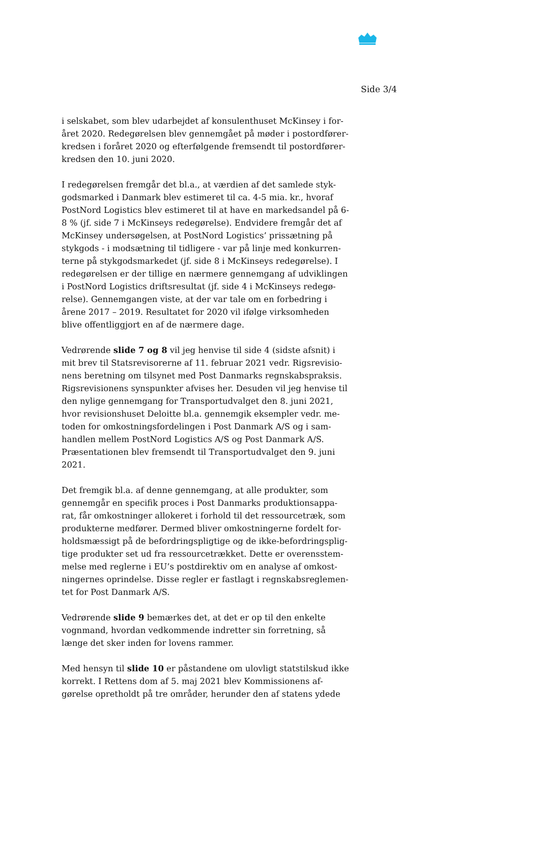Side 3/4
i selskabet, som blev udarbejdet af konsulenthuset McKinsey i for-året 2020. Redegørelsen blev gennemgået på møder i postordfører-kredsen i foråret 2020 og efterfølgende fremsendt til postordfører-kredsen den 10. juni 2020.
I redegørelsen fremgår det bl.a., at værdien af det samlede styk-godsmarked i Danmark blev estimeret til ca. 4-5 mia. kr., hvoraf PostNord Logistics blev estimeret til at have en markedsandel på 6-8 % (jf. side 7 i McKinseys redegørelse). Endvidere fremgår det af McKinsey undersøgelsen, at PostNord Logistics’ prissætning på stykgods - i modsætning til tidligere - var på linje med konkurren-terne på stykgodsmarkedet (jf. side 8 i McKinseys redegørelse). I redegørelsen er der tillige en nærmere gennemgang af udviklingen i PostNord Logistics driftsresultat (jf. side 4 i McKinseys redegø-relse). Gennemgangen viste, at der var tale om en forbedring i årene 2017 – 2019. Resultatet for 2020 vil ifølge virksomheden blive offentliggjort en af de nærmere dage.
Vedrørende slide 7 og 8 vil jeg henvise til side 4 (sidste afsnit) i mit brev til Statsrevisorerne af 11. februar 2021 vedr. Rigsrevisio-nens beretning om tilsynet med Post Danmarks regnskabspraksis. Rigsrevisionens synspunkter afvises her. Desuden vil jeg henvise til den nylige gennemgang for Transportudvalget den 8. juni 2021, hvor revisionshuset Deloitte bl.a. gennemgik eksempler vedr. me-toden for omkostningsfordelingen i Post Danmark A/S og i sam-handlen mellem PostNord Logistics A/S og Post Danmark A/S. Præsentationen blev fremsendt til Transportudvalget den 9. juni 2021.
Det fremgik bl.a. af denne gennemgang, at alle produkter, som gennemgår en specifik proces i Post Danmarks produktionsappa-rat, får omkostninger allokeret i forhold til det ressourcetræk, som produkterne medfører. Dermed bliver omkostningerne fordelt for-holdsmæssigt på de befordringspligtige og de ikke-befordringsplig-tige produkter set ud fra ressourcetrækket. Dette er overensstem-melse med reglerne i EU’s postdirektiv om en analyse af omkost-ningernes oprindelse. Disse regler er fastlagt i regnskabsreglemen-tet for Post Danmark A/S.
Vedrørende slide 9 bemærkes det, at det er op til den enkelte vognmand, hvordan vedkommende indretter sin forretning, så længe det sker inden for lovens rammer.
Med hensyn til slide 10 er påstandene om ulovligt statstilskud ikke korrekt. I Rettens dom af 5. maj 2021 blev Kommissionens af-gørelse opretholdt på tre områder, herunder den af statens ydede